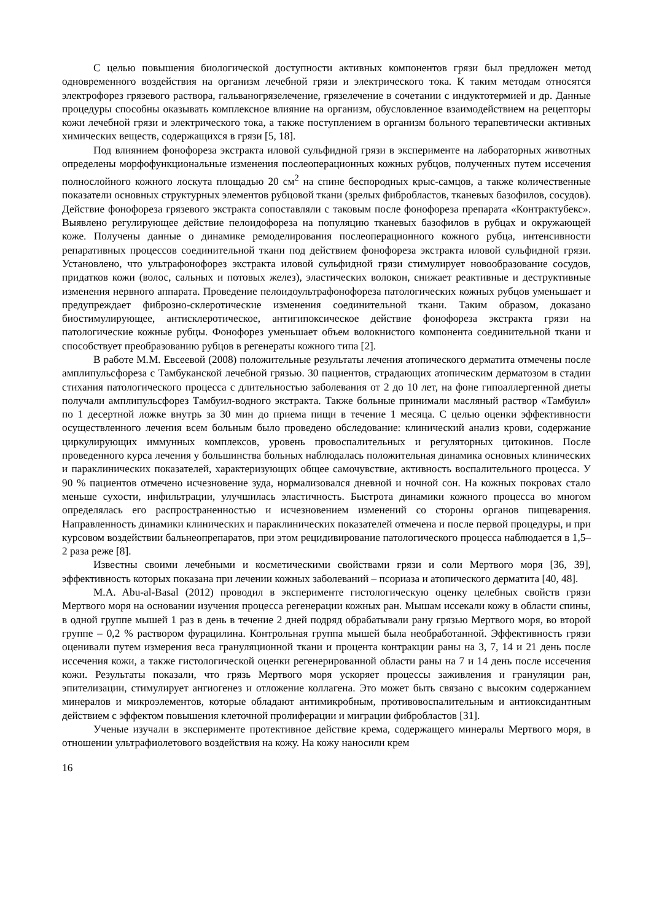С целью повышения биологической доступности активных компонентов грязи был предложен метод одновременного воздействия на организм лечебной грязи и электрического тока. К таким методам относятся электрофорез грязевого раствора, гальваногрязелечение, грязелечение в сочетании с индуктотермией и др. Данные процедуры способны оказывать комплексное влияние на организм, обусловленное взаимодействием на рецепторы кожи лечебной грязи и электрического тока, а также поступлением в организм больного терапевтически активных химических веществ, содержащихся в грязи [5, 18].
Под влиянием фонофореза экстракта иловой сульфидной грязи в эксперименте на лабораторных животных определены морфофункциональные изменения послеоперационных кожных рубцов, полученных путем иссечения полнослойного кожного лоскута площадью 20 см<sup>2</sup> на спине беспородных крыс-самцов, а также количественные показатели основных структурных элементов рубцовой ткани (зрелых фибробластов, тканевых базофилов, сосудов). Действие фонофореза грязевого экстракта сопоставляли с таковым после фонофореза препарата «Контрактубекс». Выявлено регулирующее действие пелоидофореза на популяцию тканевых базофилов в рубцах и окружающей коже. Получены данные о динамике ремоделирования послеоперационного кожного рубца, интенсивности репаративных процессов соединительной ткани под действием фонофореза экстракта иловой сульфидной грязи. Установлено, что ультрафонофорез экстракта иловой сульфидной грязи стимулирует новообразование сосудов, придатков кожи (волос, сальных и потовых желез), эластических волокон, снижает реактивные и деструктивные изменения нервного аппарата. Проведение пелоидоультрафонофореза патологических кожных рубцов уменьшает и предупреждает фиброзно-склеротические изменения соединительной ткани. Таким образом, доказано биостимулирующее, антисклеротическое, антигипоксическое действие фонофореза экстракта грязи на патологические кожные рубцы. Фонофорез уменьшает объем волокнистого компонента соединительной ткани и способствует преобразованию рубцов в регенераты кожного типа [2].
В работе М.М. Евсеевой (2008) положительные результаты лечения атопического дерматита отмечены после амплипульсфореза с Тамбуканской лечебной грязью. 30 пациентов, страдающих атопическим дерматозом в стадии стихания патологического процесса с длительностью заболевания от 2 до 10 лет, на фоне гипоаллергенной диеты получали амплипульсфорез Тамбуил-водного экстракта. Также больные принимали масляный раствор «Тамбуил» по 1 десертной ложке внутрь за 30 мин до приема пищи в течение 1 месяца. С целью оценки эффективности осуществленного лечения всем больным было проведено обследование: клинический анализ крови, содержание циркулирующих иммунных комплексов, уровень провоспалительных и регуляторных цитокинов. После проведенного курса лечения у большинства больных наблюдалась положительная динамика основных клинических и параклинических показателей, характеризующих общее самочувствие, активность воспалительного процесса. У 90 % пациентов отмечено исчезновение зуда, нормализовался дневной и ночной сон. На кожных покровах стало меньше сухости, инфильтрации, улучшилась эластичность. Быстрота динамики кожного процесса во многом определялась его распространенностью и исчезновением изменений со стороны органов пищеварения. Направленность динамики клинических и параклинических показателей отмечена и после первой процедуры, и при курсовом воздействии бальнеопрепаратов, при этом рецидивирование патологического процесса наблюдается в 1,5–2 раза реже [8].
Известны своими лечебными и косметическими свойствами грязи и соли Мертвого моря [36, 39], эффективность которых показана при лечении кожных заболеваний – псориаза и атопического дерматита [40, 48].
M.A. Abu-al-Basal (2012) проводил в эксперименте гистологическую оценку целебных свойств грязи Мертвого моря на основании изучения процесса регенерации кожных ран. Мышам иссекали кожу в области спины, в одной группе мышей 1 раз в день в течение 2 дней подряд обрабатывали рану грязью Мертвого моря, во второй группе – 0,2 % раствором фурацилина. Контрольная группа мышей была необработанной. Эффективность грязи оценивали путем измерения веса грануляционной ткани и процента контракции раны на 3, 7, 14 и 21 день после иссечения кожи, а также гистологической оценки регенерированной области раны на 7 и 14 день после иссечения кожи. Результаты показали, что грязь Мертвого моря ускоряет процессы заживления и грануляции ран, эпителизации, стимулирует ангиогенез и отложение коллагена. Это может быть связано с высоким содержанием минералов и микроэлементов, которые обладают антимикробным, противовоспалительным и антиоксидантным действием с эффектом повышения клеточной пролиферации и миграции фибробластов [31].
Ученые изучали в эксперименте протективное действие крема, содержащего минералы Мертвого моря, в отношении ультрафиолетового воздействия на кожу. На кожу наносили крем
16